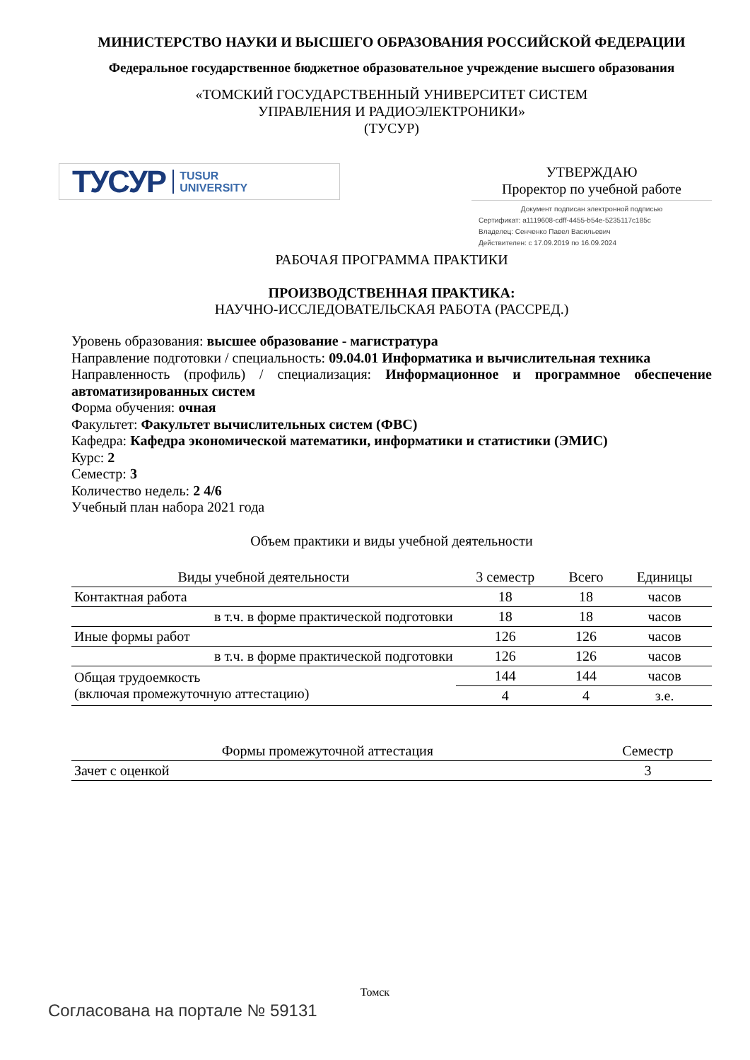МИНИСТЕРСТВО НАУКИ И ВЫСШЕГО ОБРАЗОВАНИЯ РОССИЙСКОЙ ФЕДЕРАЦИИ
Федеральное государственное бюджетное образовательное учреждение высшего образования
«ТОМСКИЙ ГОСУДАРСТВЕННЫЙ УНИВЕРСИТЕТ СИСТЕМ
УПРАВЛЕНИЯ И РАДИОЭЛЕКТРОНИКИ»
(ТУСУР)
ТУСУР TUSUR
UNIVERSITY
УТВЕРЖДАЮ
Проректор по учебной работе
Документ подписан электронной подписью
Сертификат: a1119608-cdff-4455-b54e-5235117c185c
Владелец: Сенченко Павел Васильевич
Действителен: с 17.09.2019 по 16.09.2024
РАБОЧАЯ ПРОГРАММА ПРАКТИКИ
ПРОИЗВОДСТВЕННАЯ ПРАКТИКА:
НАУЧНО-ИССЛЕДОВАТЕЛЬСКАЯ РАБОТА (РАССРЕД.)
Уровень образования: высшее образование - магистратура
Направление подготовки / специальность: 09.04.01 Информатика и вычислительная техника
Направленность (профиль) / специализация: Информационное и программное обеспечение автоматизированных систем
Форма обучения: очная
Факультет: Факультет вычислительных систем (ФВС)
Кафедра: Кафедра экономической математики, информатики и статистики (ЭМИС)
Курс: 2
Семестр: 3
Количество недель: 2 4/6
Учебный план набора 2021 года
Объем практики и виды учебной деятельности
| Виды учебной деятельности | 3 семестр | Всего | Единицы |
| --- | --- | --- | --- |
| Контактная работа | 18 | 18 | часов |
| в т.ч. в форме практической подготовки | 18 | 18 | часов |
| Иные формы работ | 126 | 126 | часов |
| в т.ч. в форме практической подготовки | 126 | 126 | часов |
| Общая трудоемкость (включая промежуточную аттестацию) | 144 | 144 | часов |
| | 4 | 4 | з.е. |
| Формы промежуточной аттестация | Семестр |
| --- | --- |
| Зачет с оценкой | 3 |
Томск
Согласована на портале № 59131